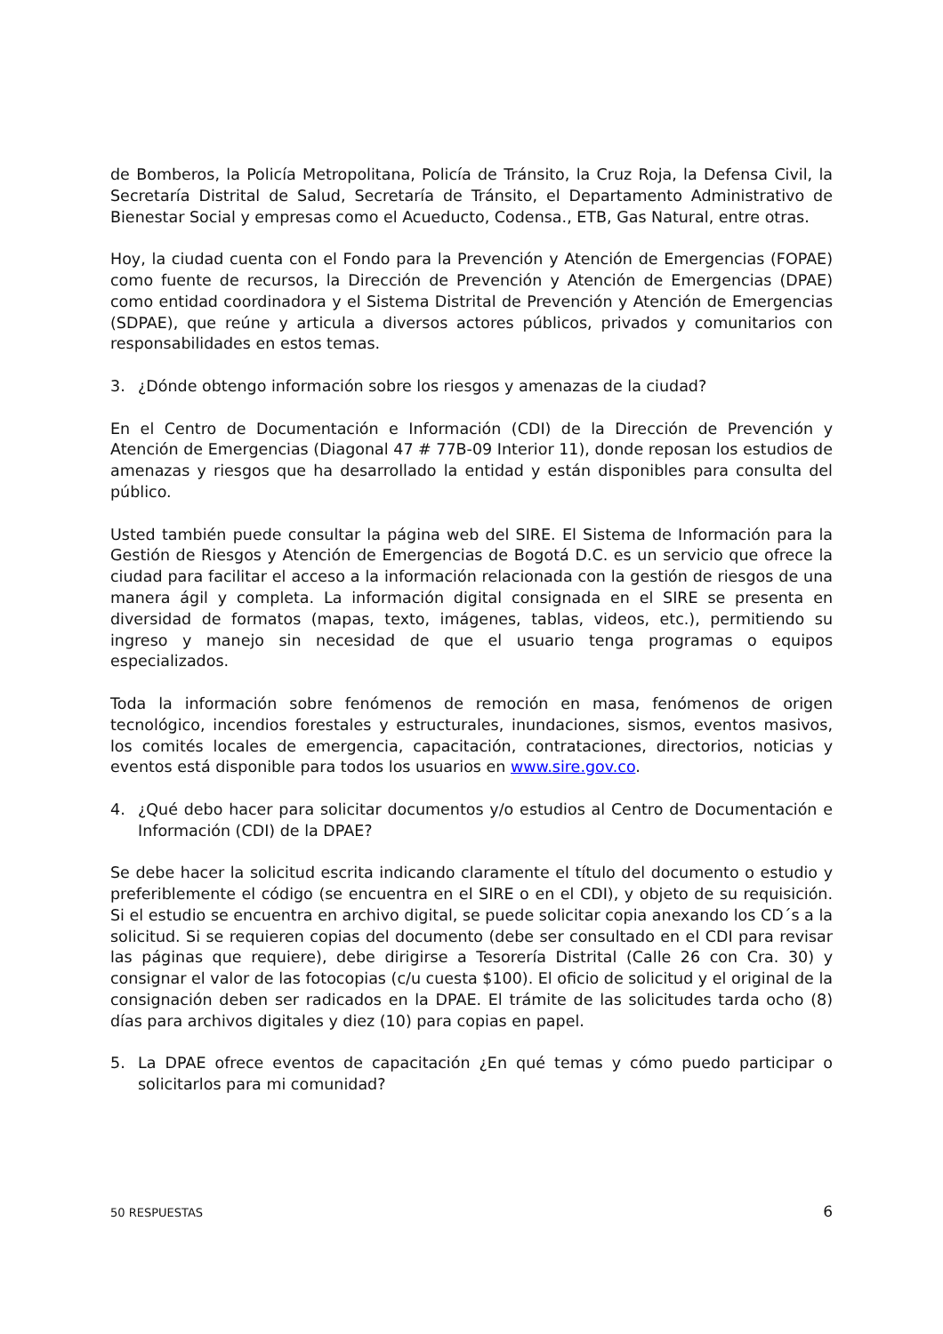de Bomberos, la Policía Metropolitana, Policía de Tránsito, la Cruz Roja, la Defensa Civil, la Secretaría Distrital de Salud, Secretaría de Tránsito, el Departamento Administrativo de Bienestar Social y empresas como el Acueducto, Codensa., ETB, Gas Natural, entre otras.
Hoy, la ciudad cuenta con el Fondo para la Prevención y Atención de Emergencias (FOPAE) como fuente de recursos, la Dirección de Prevención y Atención de Emergencias (DPAE) como entidad coordinadora y el Sistema Distrital de Prevención y Atención de Emergencias (SDPAE), que reúne y articula a diversos actores públicos, privados y comunitarios con responsabilidades en estos temas.
3. ¿Dónde obtengo información sobre los riesgos y amenazas de la ciudad?
En el Centro de Documentación e Información (CDI) de la Dirección de Prevención y Atención de Emergencias (Diagonal 47 # 77B-09 Interior 11), donde reposan los estudios de amenazas y riesgos que ha desarrollado la entidad y están disponibles para consulta del público.
Usted también puede consultar la página web del SIRE. El Sistema de Información para la Gestión de Riesgos y Atención de Emergencias de Bogotá D.C. es un servicio que ofrece la ciudad para facilitar el acceso a la información relacionada con la gestión de riesgos de una manera ágil y completa. La información digital consignada en el SIRE se presenta en diversidad de formatos (mapas, texto, imágenes, tablas, videos, etc.), permitiendo su ingreso y manejo sin necesidad de que el usuario tenga programas o equipos especializados.
Toda la información sobre fenómenos de remoción en masa, fenómenos de origen tecnológico, incendios forestales y estructurales, inundaciones, sismos, eventos masivos, los comités locales de emergencia, capacitación, contrataciones, directorios, noticias y eventos está disponible para todos los usuarios en www.sire.gov.co.
4. ¿Qué debo hacer para solicitar documentos y/o estudios al Centro de Documentación e Información (CDI) de la DPAE?
Se debe hacer la solicitud escrita indicando claramente el título del documento o estudio y preferiblemente el código (se encuentra en el SIRE o en el CDI), y objeto de su requisición. Si el estudio se encuentra en archivo digital, se puede solicitar copia anexando los CD´s a la solicitud. Si se requieren copias del documento (debe ser consultado en el CDI para revisar las páginas que requiere), debe dirigirse a Tesorería Distrital (Calle 26 con Cra. 30) y consignar el valor de las fotocopias (c/u cuesta $100). El oficio de solicitud y el original de la consignación deben ser radicados en la DPAE. El trámite de las solicitudes tarda ocho (8) días para archivos digitales y diez (10) para copias en papel.
5. La DPAE ofrece eventos de capacitación ¿En qué temas y cómo puedo participar o solicitarlos para mi comunidad?
50 RESPUESTAS 6